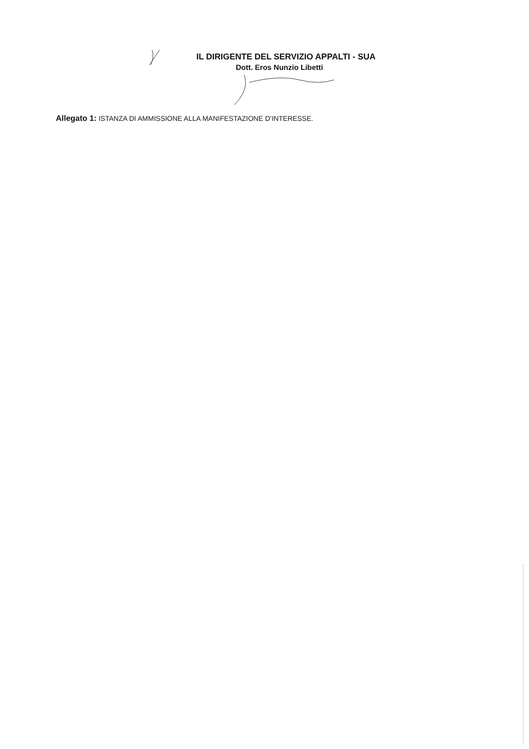IL DIRIGENTE DEL SERVIZIO APPALTI - SUA
Dott. Eros Nunzio Libetti
Allegato 1: ISTANZA DI AMMISSIONE ALLA MANIFESTAZIONE D’INTERESSE.